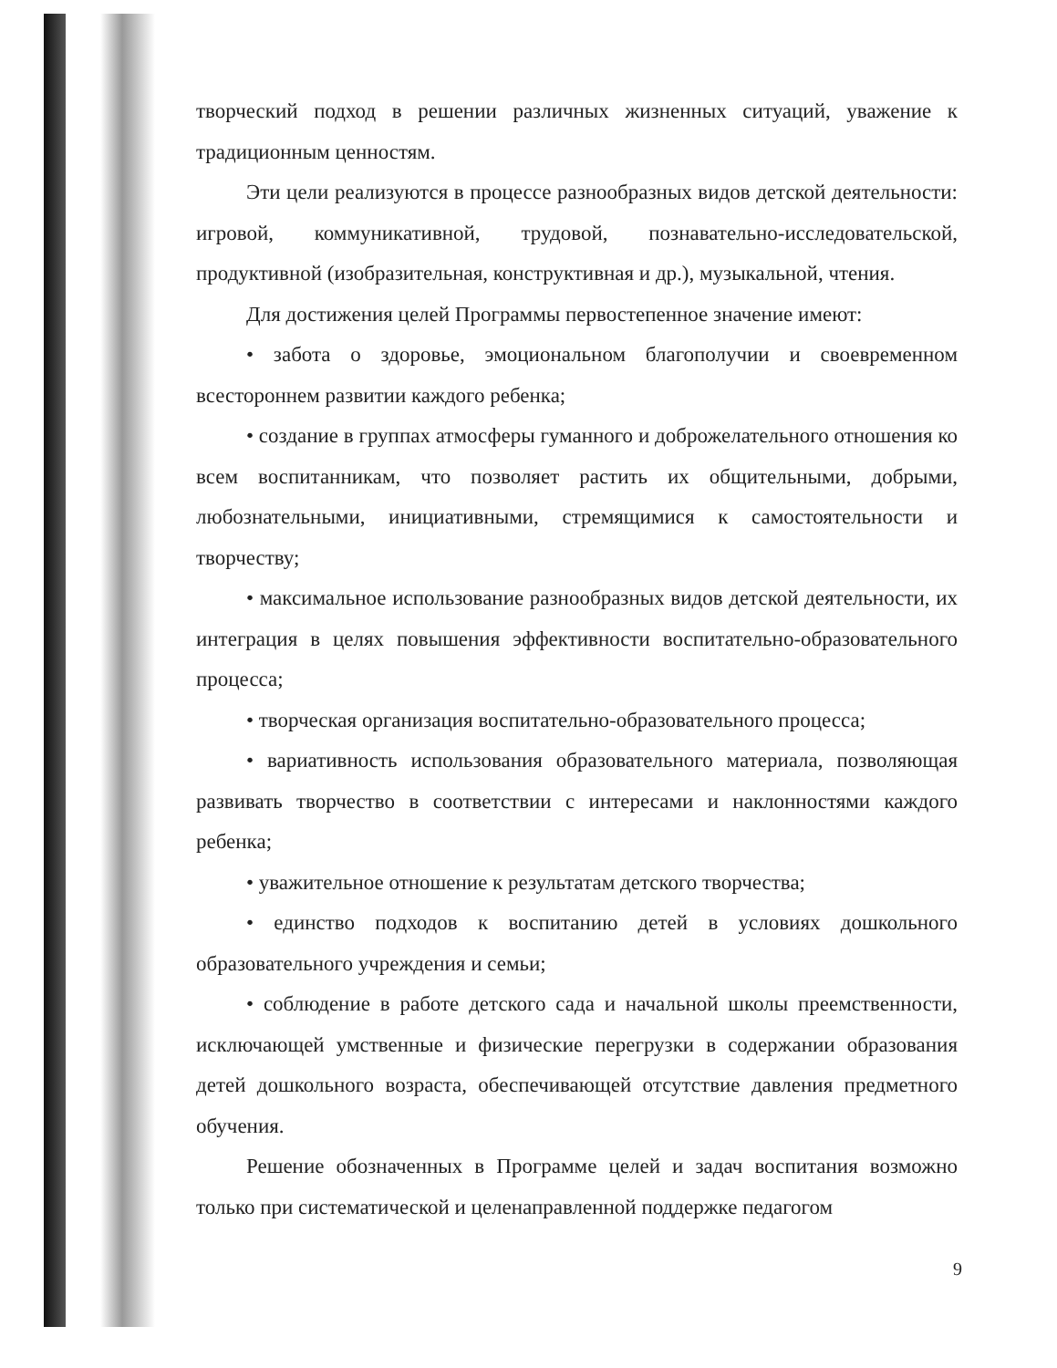творческий подход в решении различных жизненных ситуаций, уважение к традиционным ценностям.
Эти цели реализуются в процессе разнообразных видов детской деятельности: игровой, коммуникативной, трудовой, познавательно-исследовательской, продуктивной (изобразительная, конструктивная и др.), музыкальной, чтения.
Для достижения целей Программы первостепенное значение имеют:
• забота о здоровье, эмоциональном благополучии и своевременном всестороннем развитии каждого ребенка;
• создание в группах атмосферы гуманного и доброжелательного отношения ко всем воспитанникам, что позволяет растить их общительными, добрыми, любознательными, инициативными, стремящимися к самостоятельности и творчеству;
• максимальное использование разнообразных видов детской деятельности, их интеграция в целях повышения эффективности воспитательно-образовательного процесса;
• творческая организация воспитательно-образовательного процесса;
• вариативность использования образовательного материала, позволяющая развивать творчество в соответствии с интересами и наклонностями каждого ребенка;
• уважительное отношение к результатам детского творчества;
• единство подходов к воспитанию детей в условиях дошкольного образовательного учреждения и семьи;
• соблюдение в работе детского сада и начальной школы преемственности, исключающей умственные и физические перегрузки в содержании образования детей дошкольного возраста, обеспечивающей отсутствие давления предметного обучения.
Решение обозначенных в Программе целей и задач воспитания возможно только при систематической и целенаправленной поддержке педагогом
9